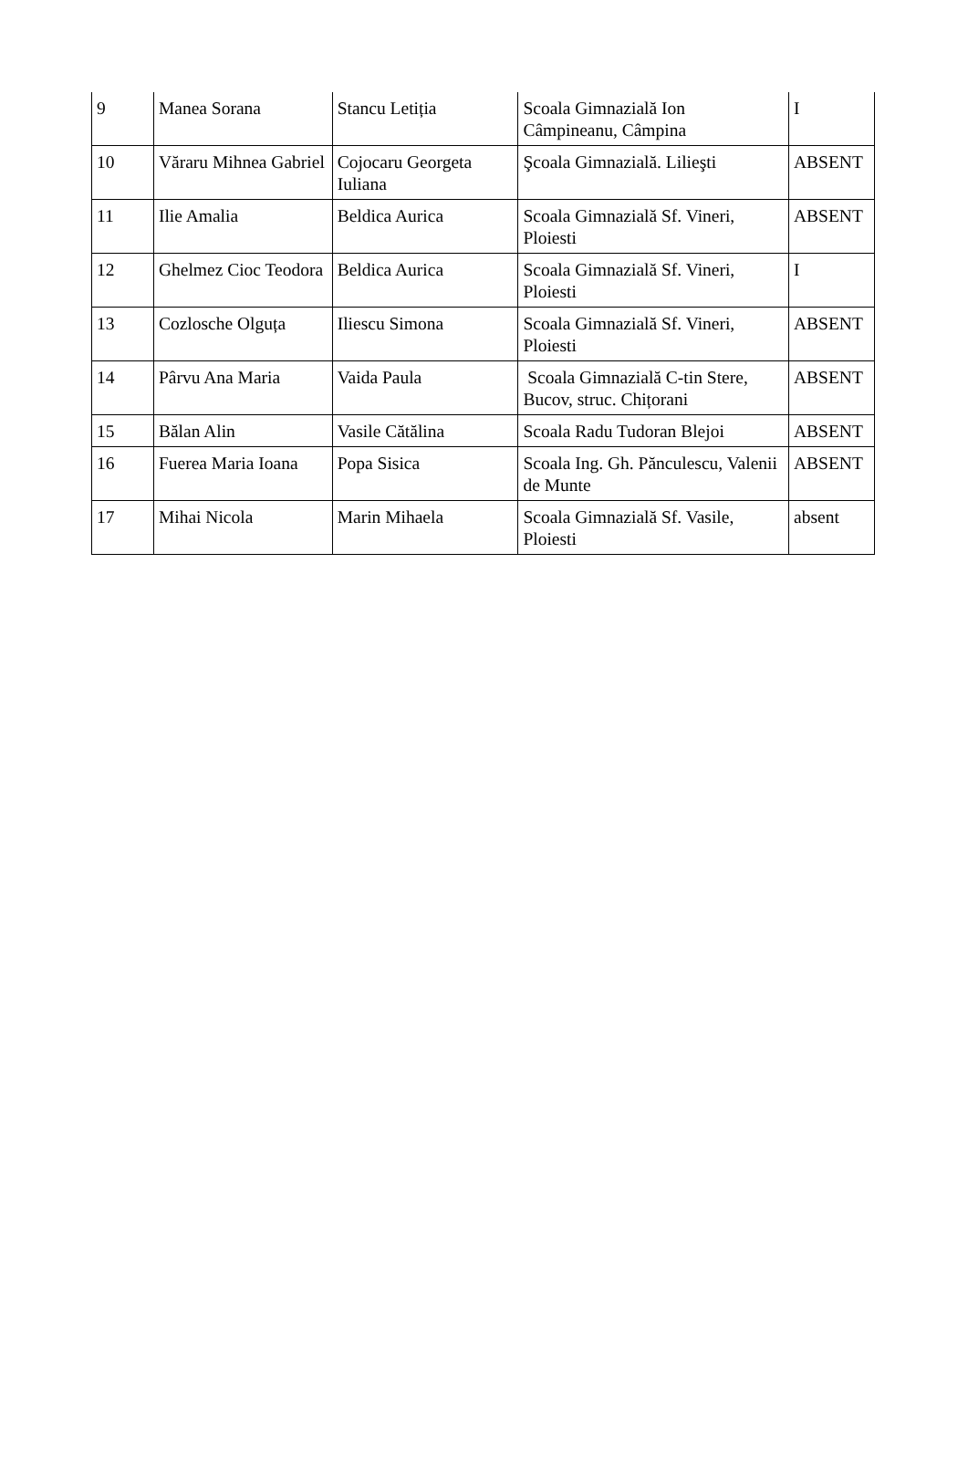| 9 | Manea Sorana | Stancu Letiția | Scoala Gimnazială Ion Câmpineanu, Câmpina | I |
| 10 | Văraru Mihnea Gabriel | Cojocaru Georgeta Iuliana | Şcoala Gimnazială. Lilieşti | ABSENT |
| 11 | Ilie Amalia | Beldica Aurica | Scoala Gimnazială Sf. Vineri, Ploiesti | ABSENT |
| 12 | Ghelmez Cioc Teodora | Beldica Aurica | Scoala Gimnazială Sf. Vineri, Ploiesti | I |
| 13 | Cozlosche Olguța | Iliescu Simona | Scoala Gimnazială Sf. Vineri, Ploiesti | ABSENT |
| 14 | Pârvu Ana Maria | Vaida Paula | Scoala Gimnazială C-tin Stere, Bucov, struc. Chițorani | ABSENT |
| 15 | Bălan Alin | Vasile Cătălina | Scoala Radu Tudoran Blejoi | ABSENT |
| 16 | Fuerea Maria Ioana | Popa Sisica | Scoala Ing. Gh. Pănculescu, Valenii de Munte | ABSENT |
| 17 | Mihai Nicola | Marin Mihaela | Scoala Gimnazială Sf. Vasile, Ploiesti | absent |